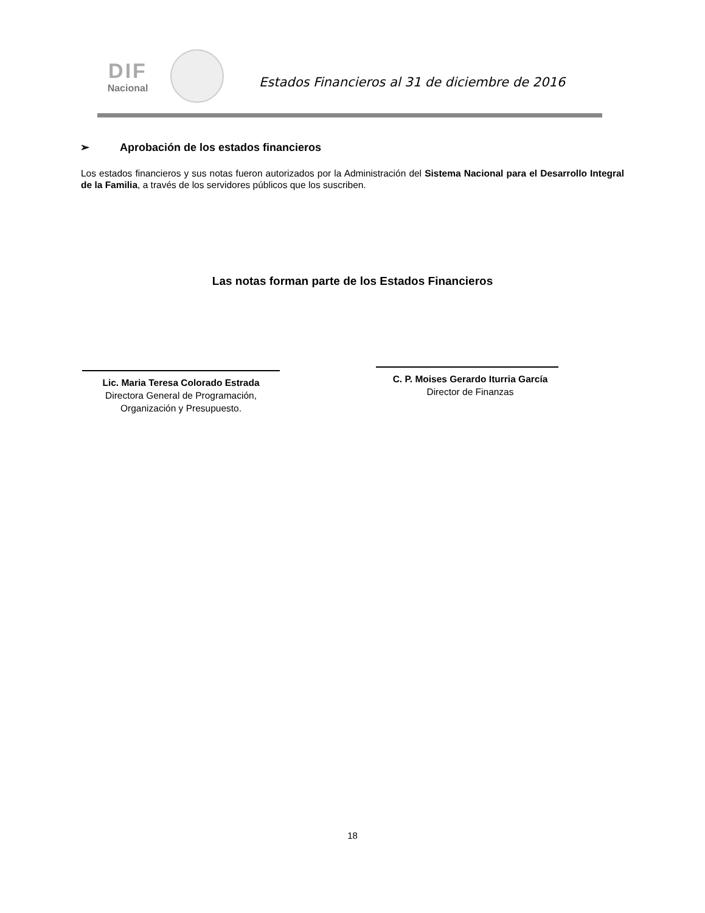DIF
Nacional
Estados Financieros al 31 de diciembre de 2016
➢ Aprobación de los estados financieros
Los estados financieros y sus notas fueron autorizados por la Administración del Sistema Nacional para el Desarrollo Integral de la Familia, a través de los servidores públicos que los suscriben.
Las notas forman parte de los Estados Financieros
Lic. Maria Teresa Colorado Estrada
Directora General de Programación,
Organización y Presupuesto.
C. P. Moises Gerardo Iturria García
Director de Finanzas
18